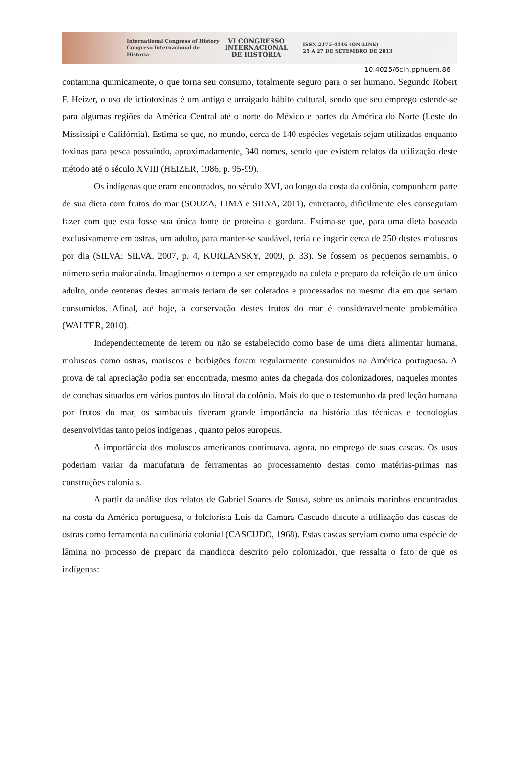International Congress of History
Congreso Internacional de Historia
VI CONGRESSO
INTERNACIONAL
DE HISTÓRIA
ISSN 2175-4446 (ON-LINE)
25 A 27 DE SETEMBRO DE 2013
10.4025/6cih.pphuem.86
contamina quimicamente, o que torna seu consumo, totalmente seguro para o ser humano. Segundo Robert F. Heizer, o uso de ictiotoxinas é um antigo e arraigado hábito cultural, sendo que seu emprego estende-se para algumas regiões da América Central até o norte do México e partes da América do Norte (Leste do Mississipi e Califórnia). Estima-se que, no mundo, cerca de 140 espécies vegetais sejam utilizadas enquanto toxinas para pesca possuindo, aproximadamente, 340 nomes, sendo que existem relatos da utilização deste método até o século XVIII (HEIZER, 1986, p. 95-99).
Os indígenas que eram encontrados, no século XVI, ao longo da costa da colônia, compunham parte de sua dieta com frutos do mar (SOUZA, LIMA e SILVA, 2011), entretanto, dificilmente eles conseguiam fazer com que esta fosse sua única fonte de proteína e gordura. Estima-se que, para uma dieta baseada exclusivamente em ostras, um adulto, para manter-se saudável, teria de ingerir cerca de 250 destes moluscos por dia (SILVA; SILVA, 2007, p. 4, KURLANSKY, 2009, p. 33). Se fossem os pequenos sernambis, o número seria maior ainda. Imaginemos o tempo a ser empregado na coleta e preparo da refeição de um único adulto, onde centenas destes animais teriam de ser coletados e processados no mesmo dia em que seriam consumidos. Afinal, até hoje, a conservação destes frutos do mar é consideravelmente problemática (WALTER, 2010).
Independentemente de terem ou não se estabelecido como base de uma dieta alimentar humana, moluscos como ostras, mariscos e berbigões foram regularmente consumidos na América portuguesa. A prova de tal apreciação podia ser encontrada, mesmo antes da chegada dos colonizadores, naqueles montes de conchas situados em vários pontos do litoral da colônia. Mais do que o testemunho da predileção humana por frutos do mar, os sambaquis tiveram grande importância na história das técnicas e tecnologias desenvolvidas tanto pelos indígenas , quanto pelos europeus.
A importância dos moluscos americanos continuava, agora, no emprego de suas cascas. Os usos poderiam variar da manufatura de ferramentas ao processamento destas como matérias-primas nas construções coloniais.
A partir da análise dos relatos de Gabriel Soares de Sousa, sobre os animais marinhos encontrados na costa da América portuguesa, o folclorista Luís da Camara Cascudo discute a utilização das cascas de ostras como ferramenta na culinária colonial (CASCUDO, 1968). Estas cascas serviam como uma espécie de lâmina no processo de preparo da mandioca descrito pelo colonizador, que ressalta o fato de que os indígenas: